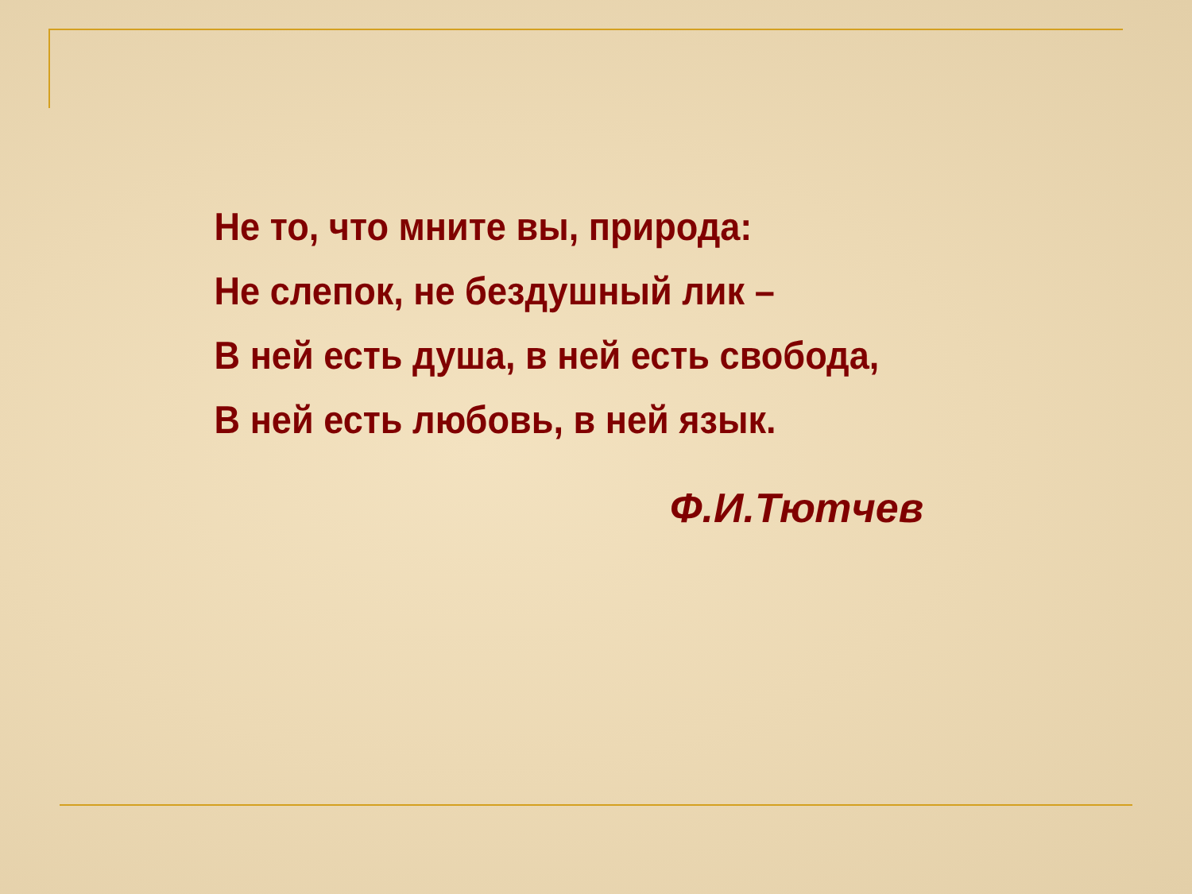Не то, что мните вы, природа:
Не слепок, не бездушный лик –
В ней есть душа, в ней есть свобода,
В ней есть любовь, в ней язык.
Ф.И.Тютчев